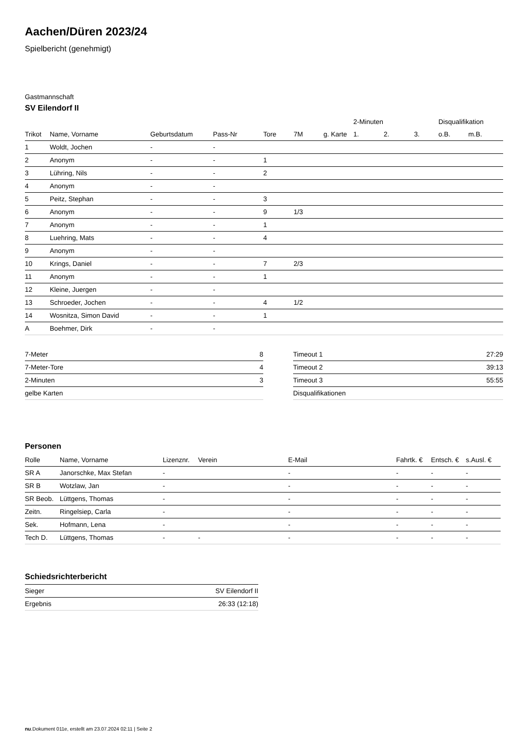Aachen/Düren 2023/24
Spielbericht (genehmigt)
Gastmannschaft
SV Eilendorf II
| | | | | | | | 2-Minuten | | | Disqualifikation | |
| --- | --- | --- | --- | --- | --- | --- | --- | --- | --- | --- | --- |
| Trikot | Name, Vorname | Geburtsdatum | Pass-Nr | Tore | 7M | g. Karte | 1. | 2. | 3. | o.B. | m.B. |
| 1 | Woldt, Jochen | - | - | | | | | | | | |
| 2 | Anonym | - | - | 1 | | | | | | | |
| 3 | Lühring, Nils | - | - | 2 | | | | | | | |
| 4 | Anonym | - | - | | | | | | | | |
| 5 | Peitz, Stephan | - | - | 3 | | | | | | | |
| 6 | Anonym | - | - | 9 | 1/3 | | | | | | |
| 7 | Anonym | - | - | 1 | | | | | | | |
| 8 | Luehring, Mats | - | - | 4 | | | | | | | |
| 9 | Anonym | - | - | | | | | | | | |
| 10 | Krings, Daniel | - | - | 7 | 2/3 | | | | | | |
| 11 | Anonym | - | - | 1 | | | | | | | |
| 12 | Kleine, Juergen | - | - | | | | | | | | |
| 13 | Schroeder, Jochen | - | - | 4 | 1/2 | | | | | | |
| 14 | Wosnitza, Simon David | - | - | 1 | | | | | | | |
| A | Boehmer, Dirk | - | - | | | | | | | | |
| 7-Meter | 8 |
| 7-Meter-Tore | 4 |
| 2-Minuten | 3 |
| gelbe Karten | |
| Timeout 1 | 27:29 |
| Timeout 2 | 39:13 |
| Timeout 3 | 55:55 |
| Disqualifikationen | |
Personen
| Rolle | Name, Vorname | Lizenznr. | Verein | E-Mail | Fahrtk. € | Entsch. € | s.Ausl. € |
| --- | --- | --- | --- | --- | --- | --- | --- |
| SR A | Janorschke, Max Stefan | - | | - | - | - | - |
| SR B | Wotzlaw, Jan | - | | - | - | - | - |
| SR Beob. | Lüttgens, Thomas | - | | - | - | - | - |
| Zeitn. | Ringelsiep, Carla | - | | - | - | - | - |
| Sek. | Hofmann, Lena | - | | - | - | - | - |
| Tech D. | Lüttgens, Thomas | - | - | - | - | - | - |
Schiedsrichterbericht
| Sieger | SV Eilendorf II |
| Ergebnis | 26:33 (12:18) |
nu.Dokument 011e, erstellt am 23.07.2024 02:11 | Seite 2